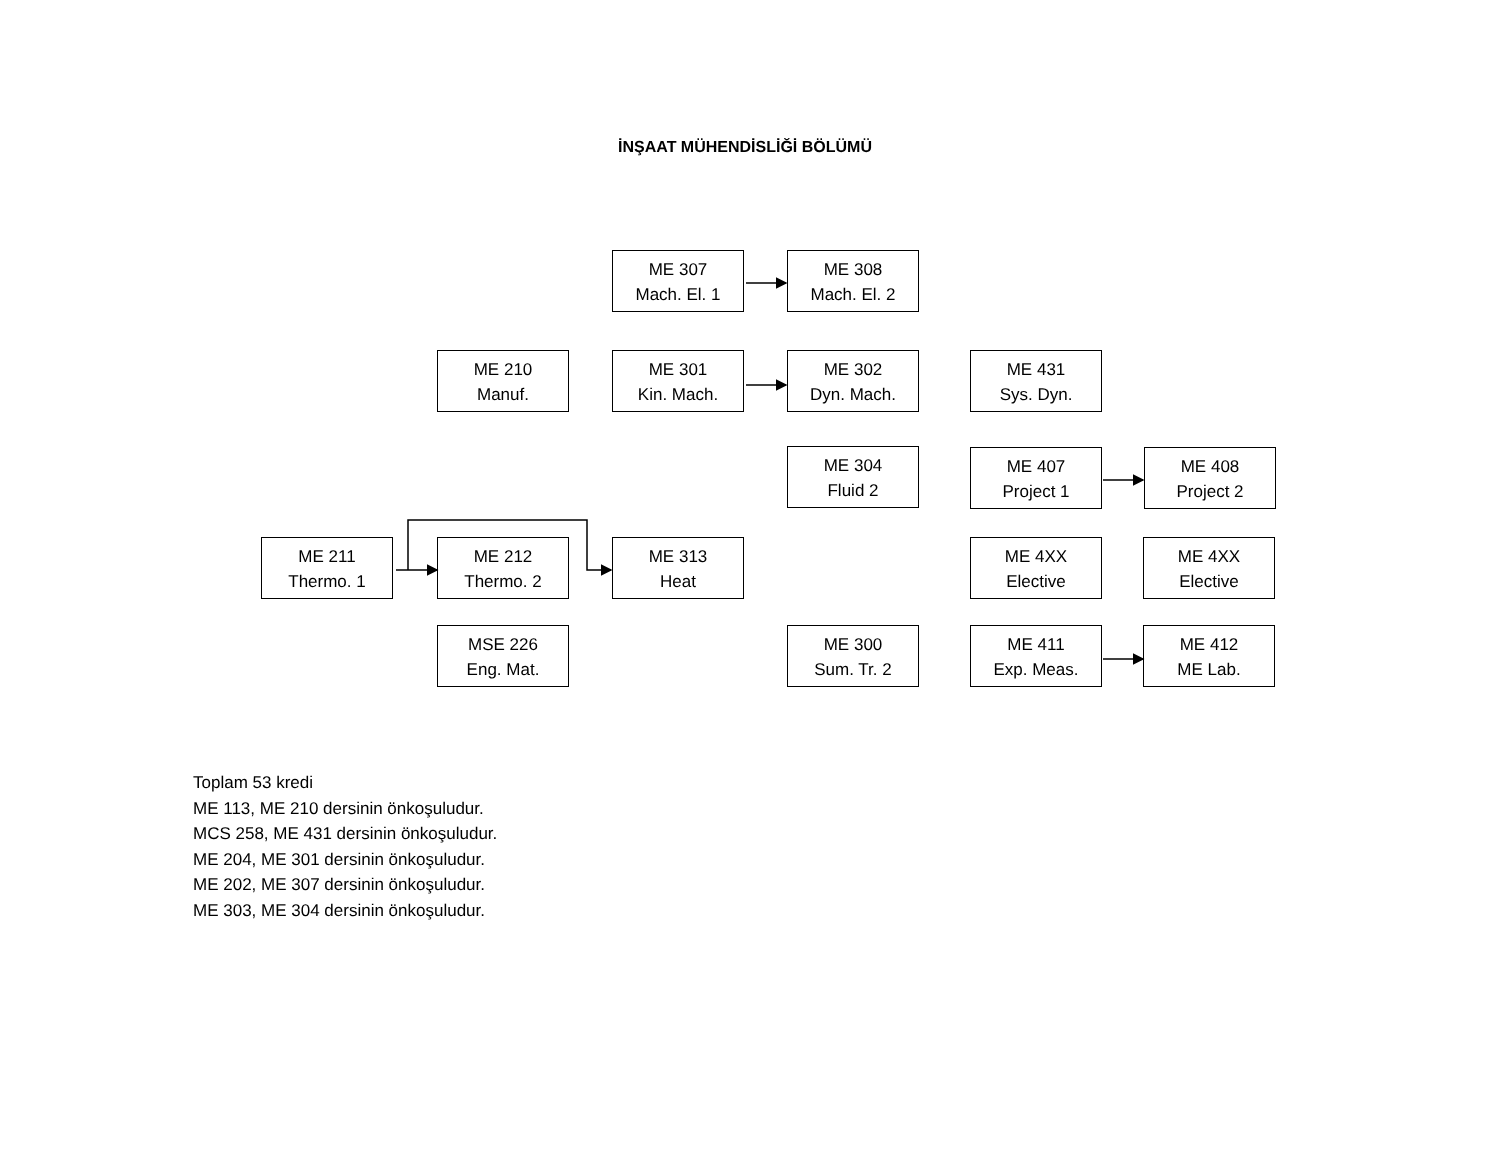İNŞAAT MÜHENDİSLİĞİ BÖLÜMÜ
ME 307
Mach. El. 1
ME 308
Mach. El. 2
ME 210
Manuf.
ME 301
Kin. Mach.
ME 302
Dyn. Mach.
ME 431
Sys. Dyn.
ME 304
Fluid 2
ME 407
Project 1
ME 408
Project 2
ME 211
Thermo. 1
ME 212
Thermo. 2
ME 313
Heat
ME 4XX
Elective
ME 4XX
Elective
MSE 226
Eng. Mat.
ME 300
Sum. Tr. 2
ME 411
Exp. Meas.
ME 412
ME Lab.
Toplam 53 kredi
ME 113, ME 210 dersinin önkoşuludur.
MCS 258, ME 431 dersinin önkoşuludur.
ME 204, ME 301 dersinin önkoşuludur.
ME 202, ME 307 dersinin önkoşuludur.
ME 303, ME 304 dersinin önkoşuludur.